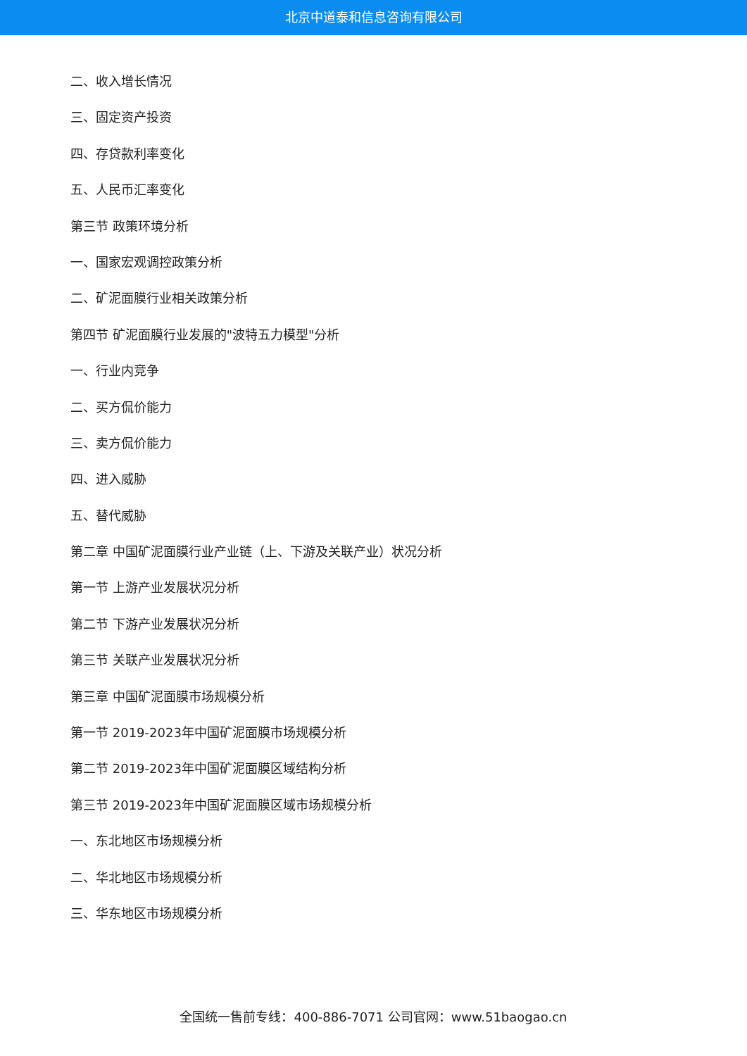北京中道泰和信息咨询有限公司
二、收入增长情况
三、固定资产投资
四、存贷款利率变化
五、人民币汇率变化
第三节 政策环境分析
一、国家宏观调控政策分析
二、矿泥面膜行业相关政策分析
第四节 矿泥面膜行业发展的"波特五力模型"分析
一、行业内竞争
二、买方侃价能力
三、卖方侃价能力
四、进入威胁
五、替代威胁
第二章 中国矿泥面膜行业产业链（上、下游及关联产业）状况分析
第一节 上游产业发展状况分析
第二节 下游产业发展状况分析
第三节 关联产业发展状况分析
第三章 中国矿泥面膜市场规模分析
第一节 2019-2023年中国矿泥面膜市场规模分析
第二节 2019-2023年中国矿泥面膜区域结构分析
第三节 2019-2023年中国矿泥面膜区域市场规模分析
一、东北地区市场规模分析
二、华北地区市场规模分析
三、华东地区市场规模分析
全国统一售前专线：400-886-7071 公司官网：www.51baogao.cn